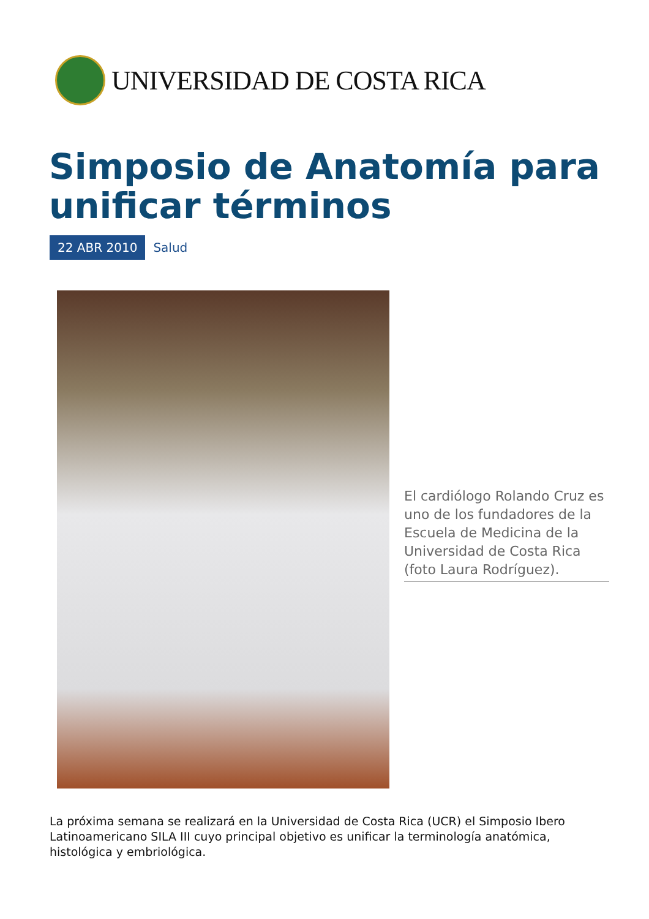UNIVERSIDAD DE COSTA RICA
Simposio de Anatomía para unificar términos
22 ABR 2010 Salud
El cardiólogo Rolando Cruz es uno de los fundadores de la Escuela de Medicina de la Universidad de Costa Rica (foto Laura Rodríguez).
La próxima semana se realizará en la Universidad de Costa Rica (UCR) el Simposio Ibero Latinoamericano SILA III cuyo principal objetivo es unificar la terminología anatómica, histológica y embriológica.